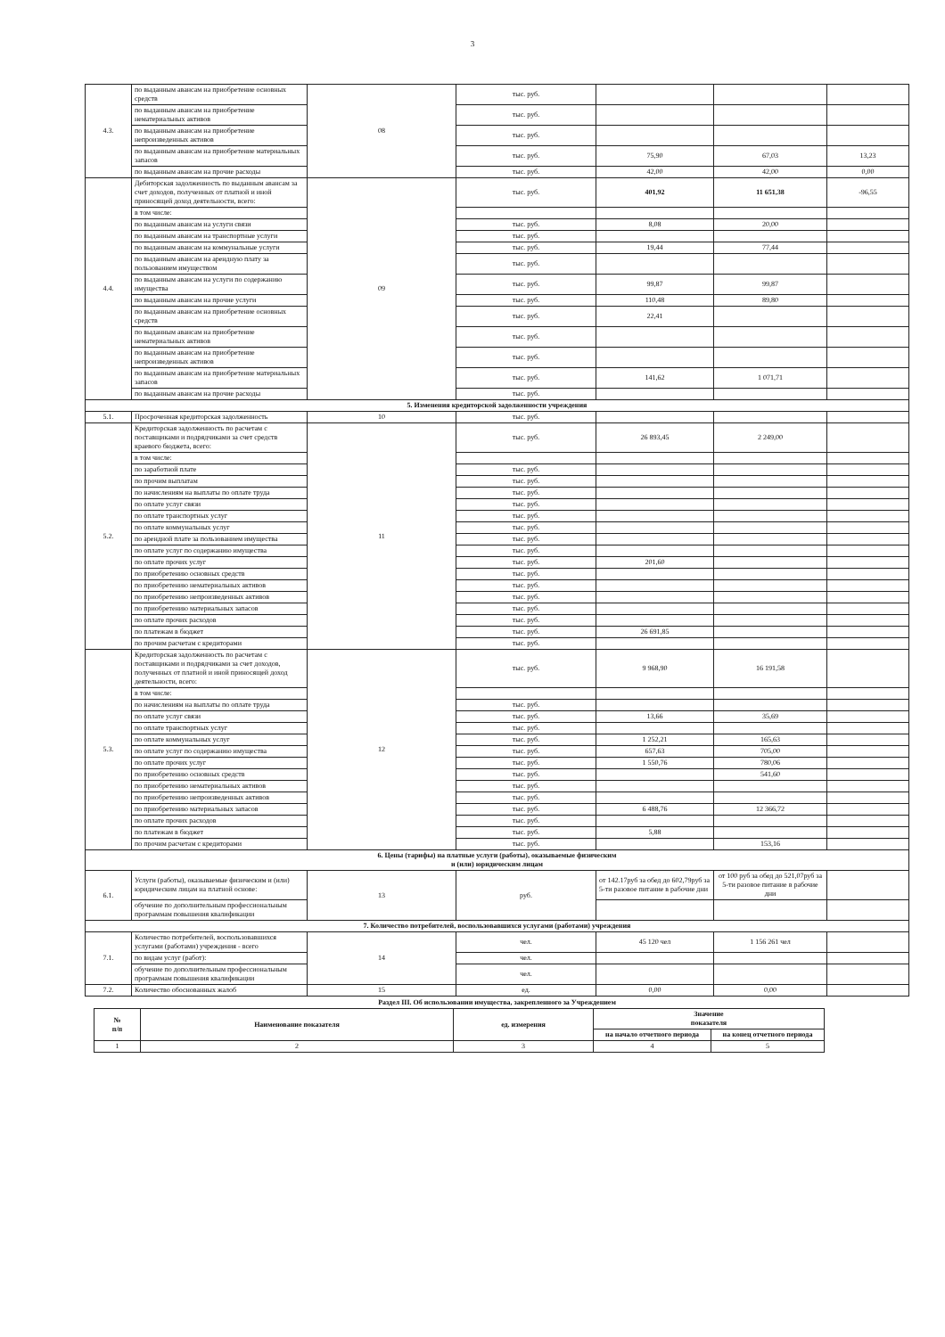3
| 4.3. | по выданным авансам на приобретение основных средств | 08 | тыс. руб. | | | |
| | по выданным авансам на приобретение нематериальных активов | | тыс. руб. | | | |
| | по выданным авансам на приобретение непроизведенных активов | | тыс. руб. | | | |
| | по выданным авансам на приобретение материальных запасов | | тыс. руб. | 75,90 | 67,03 | 13,23 |
| | по выданным авансам на прочие расходы | | тыс. руб. | 42,00 | 42,00 | 0,00 |
| 4.4. | Дебиторская задолженность по выданным авансам за счет доходов, полученных от платной и иной приносящей доход деятельности, всего: | 09 | тыс. руб. | 401,92 | 11 651,38 | -96,55 |
| | в том числе: | | | | | |
| | по выданным авансам на услуги связи | | тыс. руб. | 8,08 | 20,00 | |
| | по выданным авансам на транспортные услуги | | тыс. руб. | | | |
| | по выданным авансам на коммунальные услуги | | тыс. руб. | 19,44 | 77,44 | |
| | по выданным авансам на арендную плату за пользованием имуществом | | тыс. руб. | | | |
| | по выданным авансам на услуги по содержанию имущества | | тыс. руб. | 99,87 | 99,87 | |
| | по выданным авансам на прочие услуги | | тыс. руб. | 110,48 | 89,80 | |
| | по выданным авансам на приобретение основных средств | | тыс. руб. | 22,41 | | |
| | по выданным авансам на приобретение нематериальных активов | | тыс. руб. | | | |
| | по выданным авансам на приобретение непроизведенных активов | | тыс. руб. | | | |
| | по выданным авансам на приобретение материальных запасов | | тыс. руб. | 141,62 | 1 071,71 | |
| | по выданным авансам на прочие расходы | | тыс. руб. | | | |
| 5. Изменения кредиторской задолженности учреждения | | | | | | |
| 5.1. | Просроченная кредиторская задолженность | 10 | тыс. руб. | | | |
| 5.2. | Кредиторская задолженность по расчетам с поставщиками и подрядчиками за счет средств краевого бюджета, всего: | 11 | тыс. руб. | 26 893,45 | 2 249,00 | |
| | в том числе: | | | | | |
| | по заработной плате | | тыс. руб. | | | |
| | по прочим выплатам | | тыс. руб. | | | |
| | по начислениям на выплаты по оплате труда | | тыс. руб. | | | |
| | по оплате услуг связи | | тыс. руб. | | | |
| | по оплате транспортных услуг | | тыс. руб. | | | |
| | по оплате коммунальных услуг | | тыс. руб. | | | |
| | по арендной плате за пользованием имущества | | тыс. руб. | | | |
| | по оплате услуг по содержанию имущества | | тыс. руб. | | | |
| | по оплате прочих услуг | | тыс. руб. | 201,60 | | |
| | по приобретению основных средств | | тыс. руб. | | | |
| | по приобретению нематериальных активов | | тыс. руб. | | | |
| | по приобретению непроизведенных активов | | тыс. руб. | | | |
| | по приобретению материальных запасов | | тыс. руб. | | | |
| | по оплате прочих расходов | | тыс. руб. | | | |
| | по платежам в бюджет | | тыс. руб. | 26 691,85 | | |
| | по прочим расчетам с кредиторами | | тыс. руб. | | | |
| 5.3. | Кредиторская задолженность по расчетам с поставщиками и подрядчиками за счет доходов, полученных от платной и иной приносящей доход деятельности, всего: | 12 | тыс. руб. | 9 968,90 | 16 191,58 | |
| | в том числе: | | | | | |
| | по начислениям на выплаты по оплате труда | | тыс. руб. | | | |
| | по оплате услуг связи | | тыс. руб. | 13,66 | 35,69 | |
| | по оплате транспортных услуг | | тыс. руб. | | | |
| | по оплате коммунальных услуг | | тыс. руб. | 1 252,21 | 165,63 | |
| | по оплате услуг по содержанию имущества | | тыс. руб. | 657,63 | 705,00 | |
| | по оплате прочих услуг | | тыс. руб. | 1 550,76 | 780,06 | |
| | по приобретению основных средств | | тыс. руб. | | 541,60 | |
| | по приобретению нематериальных активов | | тыс. руб. | | | |
| | по приобретению непроизведенных активов | | тыс. руб. | | | |
| | по приобретению материальных запасов | | тыс. руб. | 6 488,76 | 12 366,72 | |
| | по оплате прочих расходов | | тыс. руб. | | | |
| | по платежам в бюджет | | тыс. руб. | 5,88 | | |
| | по прочим расчетам с кредиторами | | тыс. руб. | | 153,16 | |
| 6. Цены (тарифы) на платные услуги (работы), оказываемые физическим и (или) юридическим лицам | | | | | | |
| 6.1. | Услуги (работы), оказываемые физическим и (или) юридическим лицам на платной основе: | 13 | руб. | от 142.17руб за обед до 602,79руб за 5-ти разовое питание в рабочие дни | от 100 руб за обед до 521,07руб за 5-ти разовое питание в рабочие дни | |
| | обучение по дополнительным профессиональным программам повышения квалификации | | | | | |
| 7. Количество потребителей, воспользовавшихся услугами (работами) учреждения | | | | | | |
| 7.1. | Количество потребителей, воспользовавшихся услугами (работами) учреждения - всего | 14 | чел. | 45 120 чел | 1 156 261 чел | |
| | по видам услуг (работ): | | чел. | | | |
| | обучение по дополнительным профессиональным программам повышения квалификации | | чел. | | | |
| 7.2. | Количество обоснованных жалоб | 15 | ед. | 0,00 | 0,00 | |
Раздел III. Об использовании имущества, закрепленного за Учреждением
| № п/п | Наименование показателя | ед. измерения | Значение показателя | |
| --- | --- | --- | --- | --- |
| | | | на начало отчетного периода | на конец отчетного периода |
| 1 | 2 | 3 | 4 | 5 |